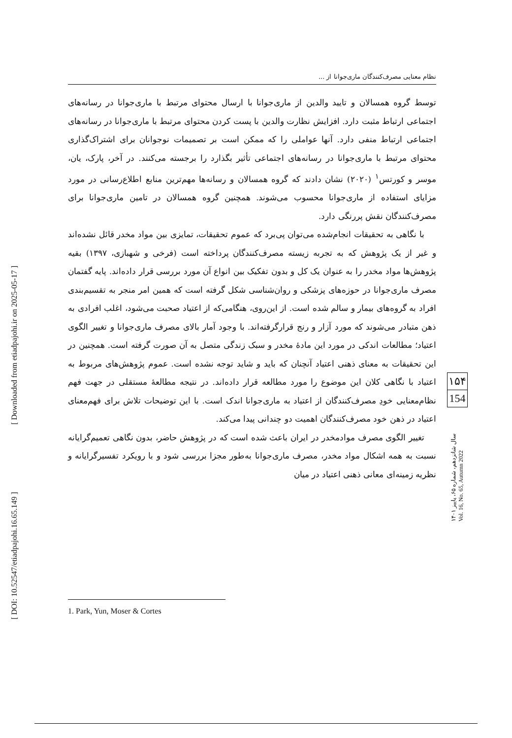[ Downloaded from etiadpajohi.ir on 2025-05-17 ]
[ DOI: 10.52547/etiadpajohi.16.65.149 ]
نظام معنایی مصرف‌کنندگان ماری‌جوانا از ...
توسط گروه همسالان و تایید والدین از ماری‌جوانا با ارسال محتوای مرتبط با ماری‌جوانا در رسانه‌های اجتماعی ارتباط مثبت دارد. افزایش نظارت والدین با پست کردن محتوای مرتبط با ماری‌جوانا در رسانه‌های اجتماعی ارتباط منفی دارد. آنها عواملی را که ممکن است بر تصمیمات نوجوانان برای اشتراک‌گذاری محتوای مرتبط با ماری‌جوانا در رسانه‌های اجتماعی تأثیر بگذارد را برجسته می‌کنند. در آخر، پارک، یان، موسر و کورتس<sup>۱</sup> (۲۰۲۰) نشان دادند که گروه همسالان و رسانه‌ها مهم‌ترین منابع اطلاع‌رسانی در مورد مزایای استفاده از ماری‌جوانا محسوب می‌شوند. همچنین گروه همسالان در تامین ماری‌جوانا برای مصرف‌کنندگان نقش پررنگی دارد.
با نگاهی به تحقیقات انجام‌شده می‌توان پی‌برد که عموم تحقیقات، تمایزی بین مواد مخدر قائل نشده‌اند و غیر از یک پژوهش که به تجربه زیسته مصرف‌کنندگان پرداخته است (فرخی و شهبازی، ۱۳۹۷) بقیه پژوهش‌ها مواد مخدر را به عنوان یک کل و بدون تفکیک بین انواع آن مورد بررسی قرار داده‌اند. پایه گفتمان مصرف ماری‌جوانا در حوزه‌های پزشکی و روان‌شناسی شکل گرفته است که همین امر منجر به تقسیم‌بندی افراد به گروه‌های بیمار و سالم شده است. از این‌روی، هنگامی‌که از اعتیاد صحبت می‌شود، اغلب افرادی به ذهن متبادر می‌شوند که مورد آزار و رنج قرارگرفته‌اند. با وجود آمار بالای مصرف ماری‌جوانا و تغییر الگوی اعتیاد؛ مطالعات اندکی در مورد این مادهٔ مخدر و سبک زندگی متصل به آن صورت گرفته است. همچنین در این تحقیقات به معنای ذهنی اعتیاد آنچنان که باید و شاید توجه نشده است. عموم پژوهش‌های مربوط به اعتیاد با نگاهی کلان این موضوع را مورد مطالعه قرار داده‌اند. در نتیجه مطالعهٔ مستقلی در جهت فهم نظام‌معنایی خودِ مصرف‌کنندگان از اعتیاد به ماری‌جوانا اندک است. با این توضیحات تلاش برای فهم‌معنای اعتیاد در ذهن خود مصرف‌کنندگان اهمیت دو چندانی پیدا می‌کند.
تغییر الگوی مصرف موادمخدر در ایران باعث شده است که در پژوهش حاضر، بدون نگاهی تعمیم‌گرایانه نسبت به همه اشکال مواد مخدر، مصرف ماری‌جوانا به‌طور مجزا بررسی شود و با رویکرد تفسیرگرایانه و نظریه زمینه‌ای معانی ذهنی اعتیاد در میان
1. Park, Yun, Moser & Cortes
۱۵۴
154
سال شانزدهم، شماره ۶۵، پاییز ۱۴۰۱ Vol. 16, No. 65, Autumn 2022